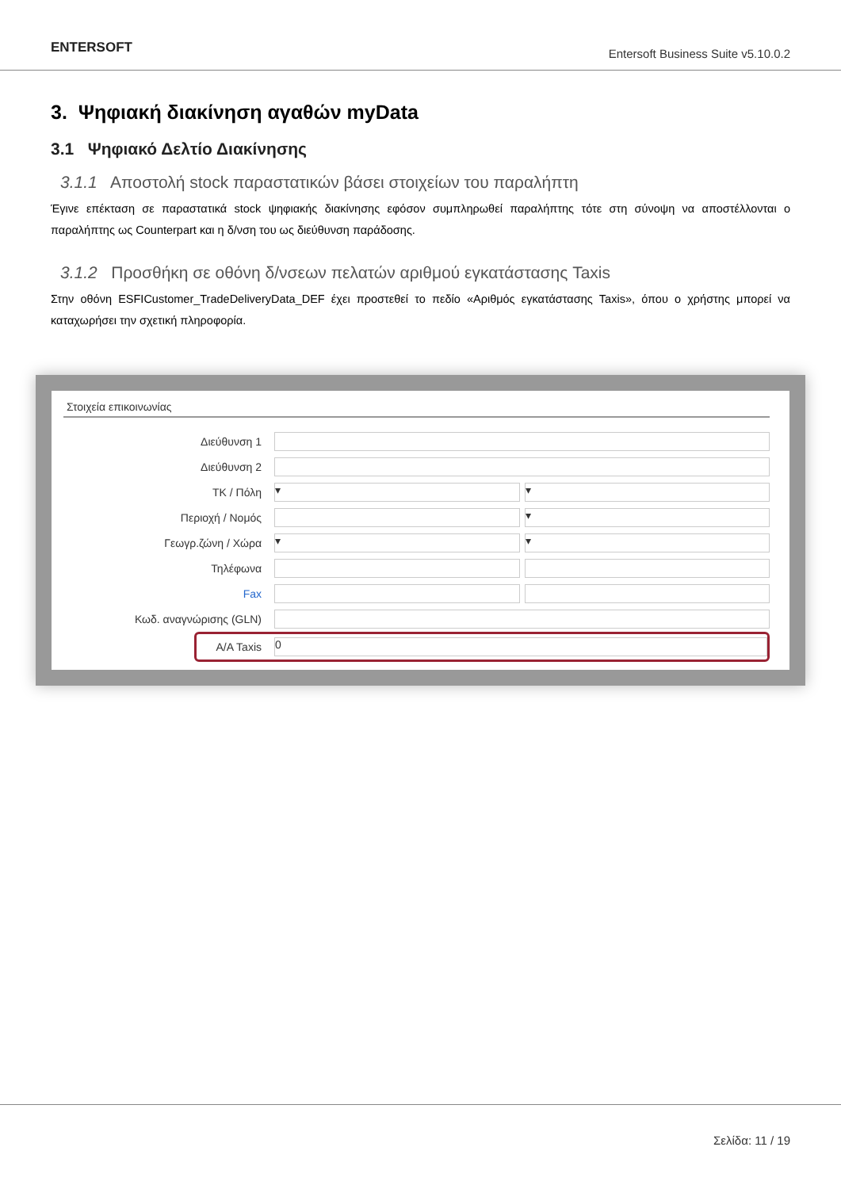ENTERSOFT
Entersoft Business Suite v5.10.0.2
3. Ψηφιακή διακίνηση αγαθών myData
3.1 Ψηφιακό Δελτίο Διακίνησης
3.1.1 Αποστολή stock παραστατικών βάσει στοιχείων του παραλήπτη
Έγινε επέκταση σε παραστατικά stock ψηφιακής διακίνησης εφόσον συμπληρωθεί παραλήπτης τότε στη σύνοψη να αποστέλλονται ο παραλήπτης ως Counterpart και η δ/νση του ως διεύθυνση παράδοσης.
3.1.2 Προσθήκη σε οθόνη δ/νσεων πελατών αριθμού εγκατάστασης Taxis
Στην οθόνη ESFICustomer_TradeDeliveryData_DEF έχει προστεθεί το πεδίο «Αριθμός εγκατάστασης Taxis», όπου ο χρήστης μπορεί να καταχωρήσει την σχετική πληροφορία.
Στοιχεία επικοινωνίας
Διεύθυνση 1
Διεύθυνση 2
ΤΚ / Πόλη ▾ ▾
Περιοχή / Νομός ▾
Γεωγρ.ζώνη / Χώρα ▾ ▾
Τηλέφωνα
Fax
Κωδ. αναγνώρισης (GLN)
Α/Α Taxis 0
Σελίδα: 11 / 19